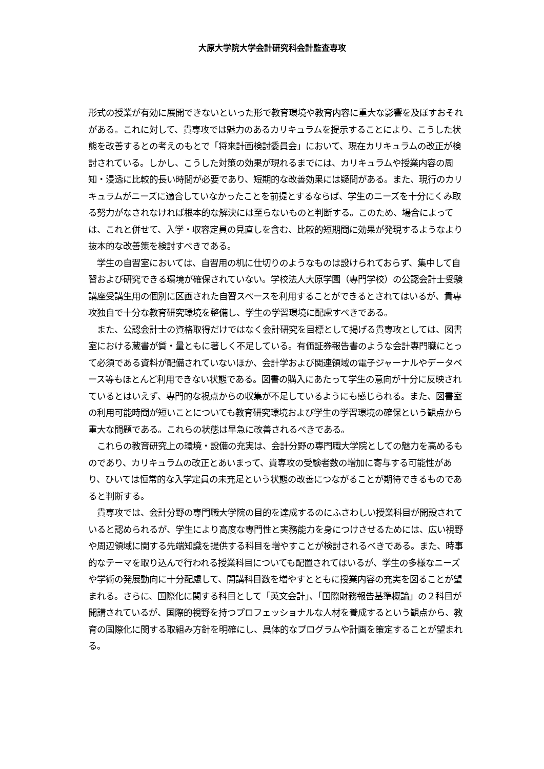大原大学院大学会計研究科会計監査専攻
形式の授業が有効に展開できないといった形で教育環境や教育内容に重大な影響を及ぼすおそれがある。これに対して、貴専攻では魅力のあるカリキュラムを提示することにより、こうした状態を改善するとの考えのもとで「将来計画検討委員会」において、現在カリキュラムの改正が検討されている。しかし、こうした対策の効果が現れるまでには、カリキュラムや授業内容の周知・浸透に比較的長い時間が必要であり、短期的な改善効果には疑問がある。また、現行のカリキュラムがニーズに適合していなかったことを前提とするならば、学生のニーズを十分にくみ取る努力がなされなければ根本的な解決には至らないものと判断する。このため、場合によっては、これと併せて、入学・収容定員の見直しを含む、比較的短期間に効果が発現するようなより抜本的な改善策を検討すべきである。
　学生の自習室においては、自習用の机に仕切りのようなものは設けられておらず、集中して自習および研究できる環境が確保されていない。学校法人大原学園（専門学校）の公認会計士受験講座受講生用の個別に区画された自習スペースを利用することができるとされてはいるが、貴専攻独自で十分な教育研究環境を整備し、学生の学習環境に配慮すべきである。
　また、公認会計士の資格取得だけではなく会計研究を目標として掲げる貴専攻としては、図書室における蔵書が質・量ともに著しく不足している。有価証券報告書のような会計専門職にとって必須である資料が配備されていないほか、会計学および関連領域の電子ジャーナルやデータベース等もほとんど利用できない状態である。図書の購入にあたって学生の意向が十分に反映されているとはいえず、専門的な視点からの収集が不足しているようにも感じられる。また、図書室の利用可能時間が短いことについても教育研究環境および学生の学習環境の確保という観点から重大な問題である。これらの状態は早急に改善されるべきである。
　これらの教育研究上の環境・設備の充実は、会計分野の専門職大学院としての魅力を高めるものであり、カリキュラムの改正とあいまって、貴専攻の受験者数の増加に寄与する可能性があり、ひいては恒常的な入学定員の未充足という状態の改善につながることが期待できるものであると判断する。
　貴専攻では、会計分野の専門職大学院の目的を達成するのにふさわしい授業科目が開設されていると認められるが、学生により高度な専門性と実務能力を身につけさせるためには、広い視野や周辺領域に関する先端知識を提供する科目を増やすことが検討されるべきである。また、時事的なテーマを取り込んで行われる授業科目についても配置されてはいるが、学生の多様なニーズや学術の発展動向に十分配慮して、開講科目数を増やすとともに授業内容の充実を図ることが望まれる。さらに、国際化に関する科目として「英文会計」、「国際財務報告基準概論」の２科目が開講されているが、国際的視野を持つプロフェッショナルな人材を養成するという観点から、教育の国際化に関する取組み方針を明確にし、具体的なプログラムや計画を策定することが望まれる。